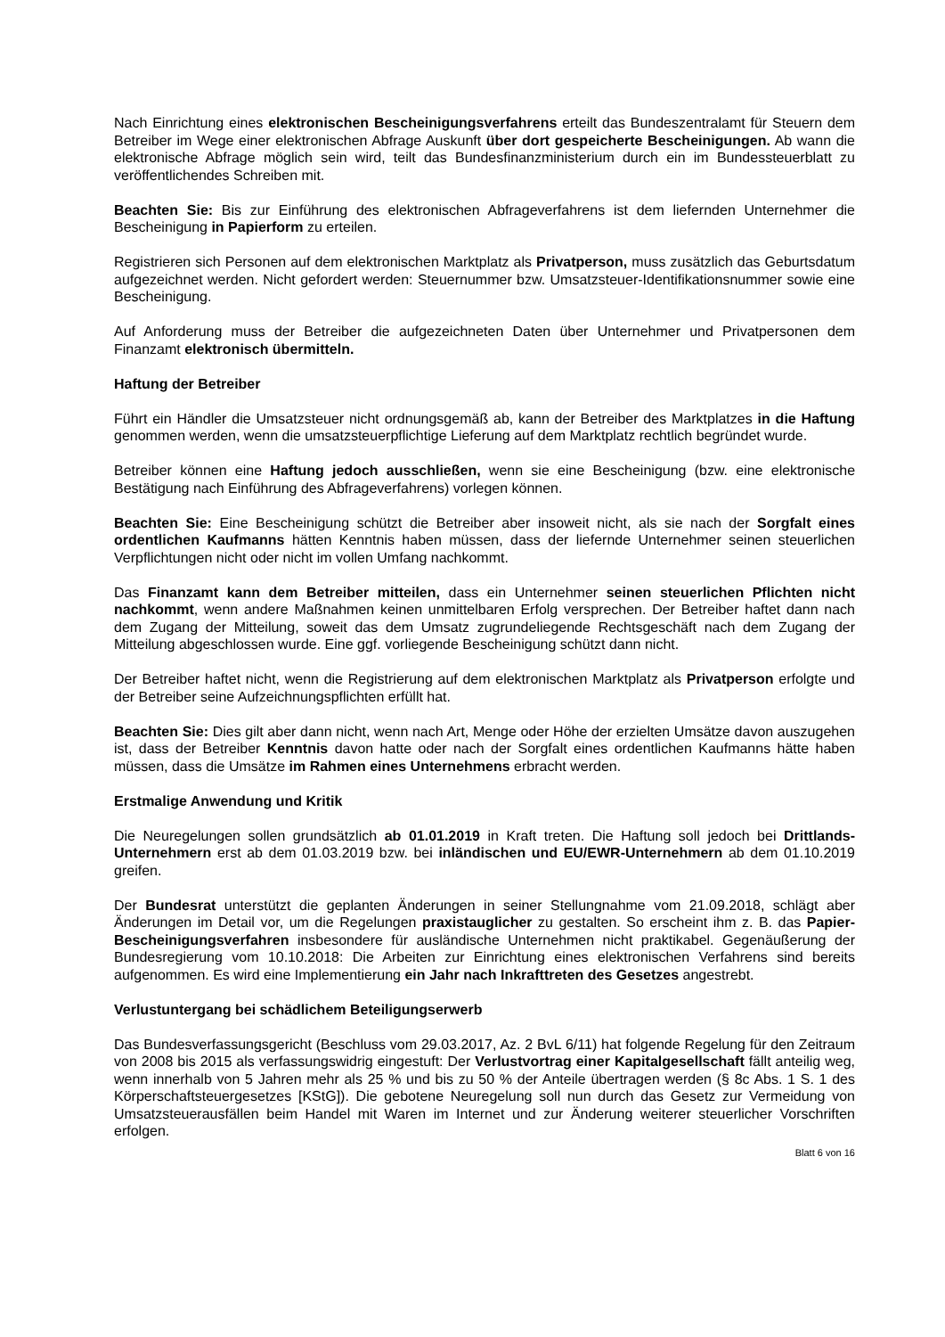Nach Einrichtung eines elektronischen Bescheinigungsverfahrens erteilt das Bundeszentralamt für Steuern dem Betreiber im Wege einer elektronischen Abfrage Auskunft über dort gespeicherte Bescheinigungen. Ab wann die elektronische Abfrage möglich sein wird, teilt das Bundesfinanzministerium durch ein im Bundessteuerblatt zu veröffentlichendes Schreiben mit.
Beachten Sie: Bis zur Einführung des elektronischen Abfrageverfahrens ist dem liefernden Unternehmer die Bescheinigung in Papierform zu erteilen.
Registrieren sich Personen auf dem elektronischen Marktplatz als Privatperson, muss zusätzlich das Geburtsdatum aufgezeichnet werden. Nicht gefordert werden: Steuernummer bzw. Umsatzsteuer-Identifikationsnummer sowie eine Bescheinigung.
Auf Anforderung muss der Betreiber die aufgezeichneten Daten über Unternehmer und Privatpersonen dem Finanzamt elektronisch übermitteln.
Haftung der Betreiber
Führt ein Händler die Umsatzsteuer nicht ordnungsgemäß ab, kann der Betreiber des Marktplatzes in die Haftung genommen werden, wenn die umsatzsteuerpflichtige Lieferung auf dem Marktplatz rechtlich begründet wurde.
Betreiber können eine Haftung jedoch ausschließen, wenn sie eine Bescheinigung (bzw. eine elektronische Bestätigung nach Einführung des Abfrageverfahrens) vorlegen können.
Beachten Sie: Eine Bescheinigung schützt die Betreiber aber insoweit nicht, als sie nach der Sorgfalt eines ordentlichen Kaufmanns hätten Kenntnis haben müssen, dass der liefernde Unternehmer seinen steuerlichen Verpflichtungen nicht oder nicht im vollen Umfang nachkommt.
Das Finanzamt kann dem Betreiber mitteilen, dass ein Unternehmer seinen steuerlichen Pflichten nicht nachkommt, wenn andere Maßnahmen keinen unmittelbaren Erfolg versprechen. Der Betreiber haftet dann nach dem Zugang der Mitteilung, soweit das dem Umsatz zugrundeliegende Rechtsgeschäft nach dem Zugang der Mitteilung abgeschlossen wurde. Eine ggf. vorliegende Bescheinigung schützt dann nicht.
Der Betreiber haftet nicht, wenn die Registrierung auf dem elektronischen Marktplatz als Privatperson erfolgte und der Betreiber seine Aufzeichnungspflichten erfüllt hat.
Beachten Sie: Dies gilt aber dann nicht, wenn nach Art, Menge oder Höhe der erzielten Umsätze davon auszugehen ist, dass der Betreiber Kenntnis davon hatte oder nach der Sorgfalt eines ordentlichen Kaufmanns hätte haben müssen, dass die Umsätze im Rahmen eines Unternehmens erbracht werden.
Erstmalige Anwendung und Kritik
Die Neuregelungen sollen grundsätzlich ab 01.01.2019 in Kraft treten. Die Haftung soll jedoch bei Drittlands-Unternehmern erst ab dem 01.03.2019 bzw. bei inländischen und EU/EWR-Unternehmern ab dem 01.10.2019 greifen.
Der Bundesrat unterstützt die geplanten Änderungen in seiner Stellungnahme vom 21.09.2018, schlägt aber Änderungen im Detail vor, um die Regelungen praxistauglicher zu gestalten. So erscheint ihm z. B. das Papier-Bescheinigungsverfahren insbesondere für ausländische Unternehmen nicht praktikabel. Gegenäußerung der Bundesregierung vom 10.10.2018: Die Arbeiten zur Einrichtung eines elektronischen Verfahrens sind bereits aufgenommen. Es wird eine Implementierung ein Jahr nach Inkrafttreten des Gesetzes angestrebt.
Verlustuntergang bei schädlichem Beteiligungserwerb
Das Bundesverfassungsgericht (Beschluss vom 29.03.2017, Az. 2 BvL 6/11) hat folgende Regelung für den Zeitraum von 2008 bis 2015 als verfassungswidrig eingestuft: Der Verlustvortrag einer Kapitalgesellschaft fällt anteilig weg, wenn innerhalb von 5 Jahren mehr als 25 % und bis zu 50 % der Anteile übertragen werden (§ 8c Abs. 1 S. 1 des Körperschaftsteuergesetzes [KStG]). Die gebotene Neuregelung soll nun durch das Gesetz zur Vermeidung von Umsatzsteuerausfällen beim Handel mit Waren im Internet und zur Änderung weiterer steuerlicher Vorschriften erfolgen.
Blatt 6 von 16